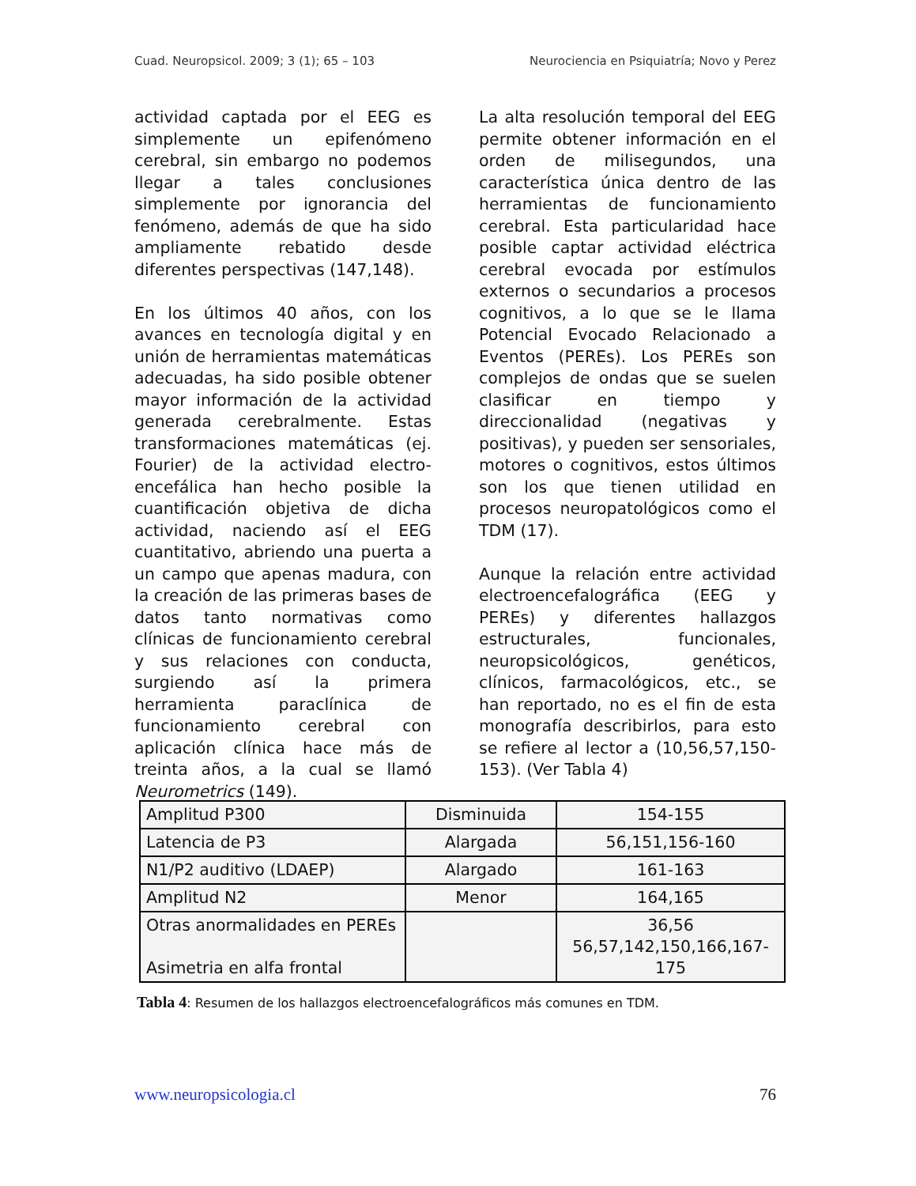Cuad. Neuropsicol. 2009; 3 (1); 65 – 103 Neurociencia en Psiquiatría; Novo y Perez
actividad captada por el EEG es simplemente un epifenómeno cerebral, sin embargo no podemos llegar a tales conclusiones simplemente por ignorancia del fenómeno, además de que ha sido ampliamente rebatido desde diferentes perspectivas (147,148).
En los últimos 40 años, con los avances en tecnología digital y en unión de herramientas matemáticas adecuadas, ha sido posible obtener mayor información de la actividad generada cerebralmente. Estas transformaciones matemáticas (ej. Fourier) de la actividad electro-encefálica han hecho posible la cuantificación objetiva de dicha actividad, naciendo así el EEG cuantitativo, abriendo una puerta a un campo que apenas madura, con la creación de las primeras bases de datos tanto normativas como clínicas de funcionamiento cerebral y sus relaciones con conducta, surgiendo así la primera herramienta paraclínica de funcionamiento cerebral con aplicación clínica hace más de treinta años, a la cual se llamó Neurometrics (149).
La alta resolución temporal del EEG permite obtener información en el orden de milisegundos, una característica única dentro de las herramientas de funcionamiento cerebral. Esta particularidad hace posible captar actividad eléctrica cerebral evocada por estímulos externos o secundarios a procesos cognitivos, a lo que se le llama Potencial Evocado Relacionado a Eventos (PEREs). Los PEREs son complejos de ondas que se suelen clasificar en tiempo y direccionalidad (negativas y positivas), y pueden ser sensoriales, motores o cognitivos, estos últimos son los que tienen utilidad en procesos neuropatológicos como el TDM (17).
Aunque la relación entre actividad electroencefalográfica (EEG y PEREs) y diferentes hallazgos estructurales, funcionales, neuropsicológicos, genéticos, clínicos, farmacológicos, etc., se han reportado, no es el fin de esta monografía describirlos, para esto se refiere al lector a (10,56,57,150-153). (Ver Tabla 4)
| Amplitud P300 | Disminuida | 154-155 |
| Latencia de P3 | Alargada | 56,151,156-160 |
| N1/P2 auditivo (LDAEP) | Alargado | 161-163 |
| Amplitud N2 | Menor | 164,165 |
| Otras anormalidades en PEREs Asimetria en alfa frontal | | 36,56 56,57,142,150,166,167-175 |
Tabla 4: Resumen de los hallazgos electroencefalográficos más comunes en TDM.
www.neuropsicologia.cl 76